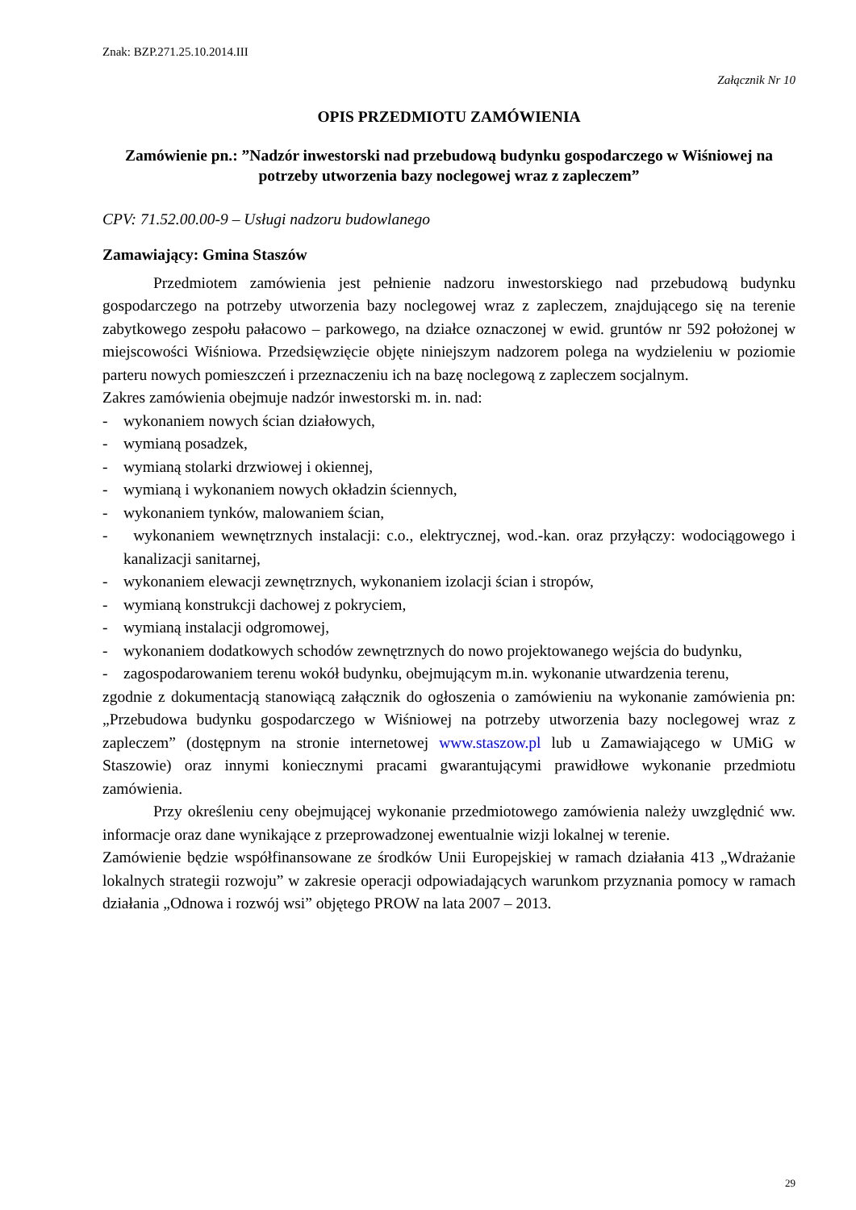Znak: BZP.271.25.10.2014.III
Załącznik Nr 10
OPIS PRZEDMIOTU ZAMÓWIENIA
Zamówienie pn.: ”Nadzór inwestorski nad przebudową budynku gospodarczego w Wiśniowej na potrzeby utworzenia bazy noclegowej wraz z zapleczem”
CPV: 71.52.00.00-9 – Usługi nadzoru budowlanego
Zamawiający: Gmina Staszów
Przedmiotem zamówienia jest pełnienie nadzoru inwestorskiego nad przebudową budynku gospodarczego na potrzeby utworzenia bazy noclegowej wraz z zapleczem, znajdującego się na terenie zabytkowego zespołu pałacowo – parkowego, na działce oznaczonej w ewid. gruntów nr 592 położonej w miejscowości Wiśniowa. Przedsięwzięcie objęte niniejszym nadzorem polega na wydzieleniu w poziomie parteru nowych pomieszczeń i przeznaczeniu ich na bazę noclegową z zapleczem socjalnym.
Zakres zamówienia obejmuje nadzór inwestorski m. in. nad:
- wykonaniem nowych ścian działowych,
- wymianą posadzek,
- wymianą stolarki drzwiowej i okiennej,
- wymianą i wykonaniem nowych okładzin ściennych,
- wykonaniem tynków, malowaniem ścian,
- wykonaniem wewnętrznych instalacji: c.o., elektrycznej, wod.-kan. oraz przyłączy: wodociągowego i kanalizacji sanitarnej,
- wykonaniem elewacji zewnętrznych, wykonaniem izolacji ścian i stropów,
- wymianą konstrukcji dachowej z pokryciem,
- wymianą instalacji odgromowej,
- wykonaniem dodatkowych schodów zewnętrznych do nowo projektowanego wejścia do budynku,
- zagospodarowaniem terenu wokół budynku, obejmującym m.in. wykonanie utwardzenia terenu,
zgodnie z dokumentacją stanowiącą załącznik do ogłoszenia o zamówieniu na wykonanie zamówienia pn: „Przebudowa budynku gospodarczego w Wiśniowej na potrzeby utworzenia bazy noclegowej wraz z zapleczem” (dostępnym na stronie internetowej www.staszow.pl lub u Zamawiającego w UMiG w Staszowie) oraz innymi koniecznymi pracami gwarantującymi prawidłowe wykonanie przedmiotu zamówienia.
Przy określeniu ceny obejmującej wykonanie przedmiotowego zamówienia należy uwzględnić ww. informacje oraz dane wynikające z przeprowadzonej ewentualnie wizji lokalnej w terenie.
Zamówienie będzie współfinansowane ze środków Unii Europejskiej w ramach działania 413 „Wdrażanie lokalnych strategii rozwoju” w zakresie operacji odpowiadających warunkom przyznania pomocy w ramach działania „Odnowa i rozwój wsi” objętego PROW na lata 2007 – 2013.
29